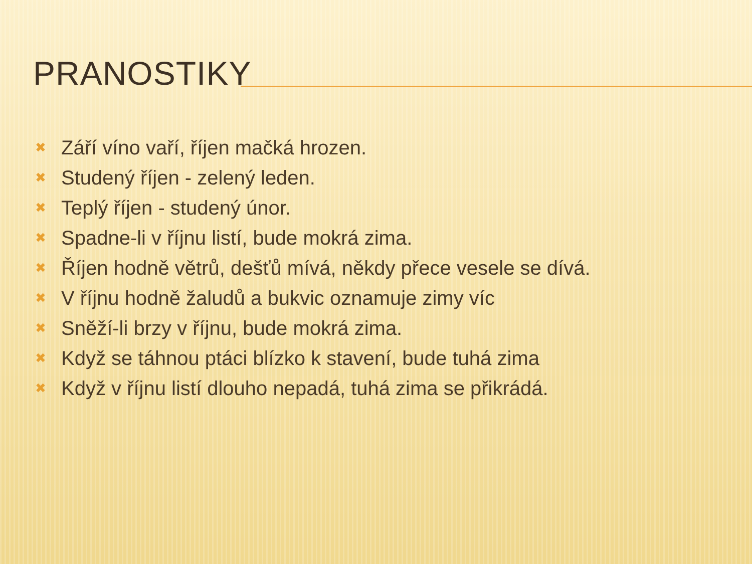PRANOSTIKY
✖ Září víno vaří, říjen mačká hrozen.
✖ Studený říjen - zelený leden.
✖ Teplý říjen - studený únor.
✖ Spadne-li v říjnu listí, bude mokrá zima.
✖ Říjen hodně větrů, dešťů mívá, někdy přece vesele se dívá.
✖ V říjnu hodně žaludů a bukvic oznamuje zimy víc
✖ Sněží-li brzy v říjnu, bude mokrá zima.
✖ Když se táhnou ptáci blízko k stavení, bude tuhá zima
✖ Když v říjnu listí dlouho nepadá, tuhá zima se přikrádá.